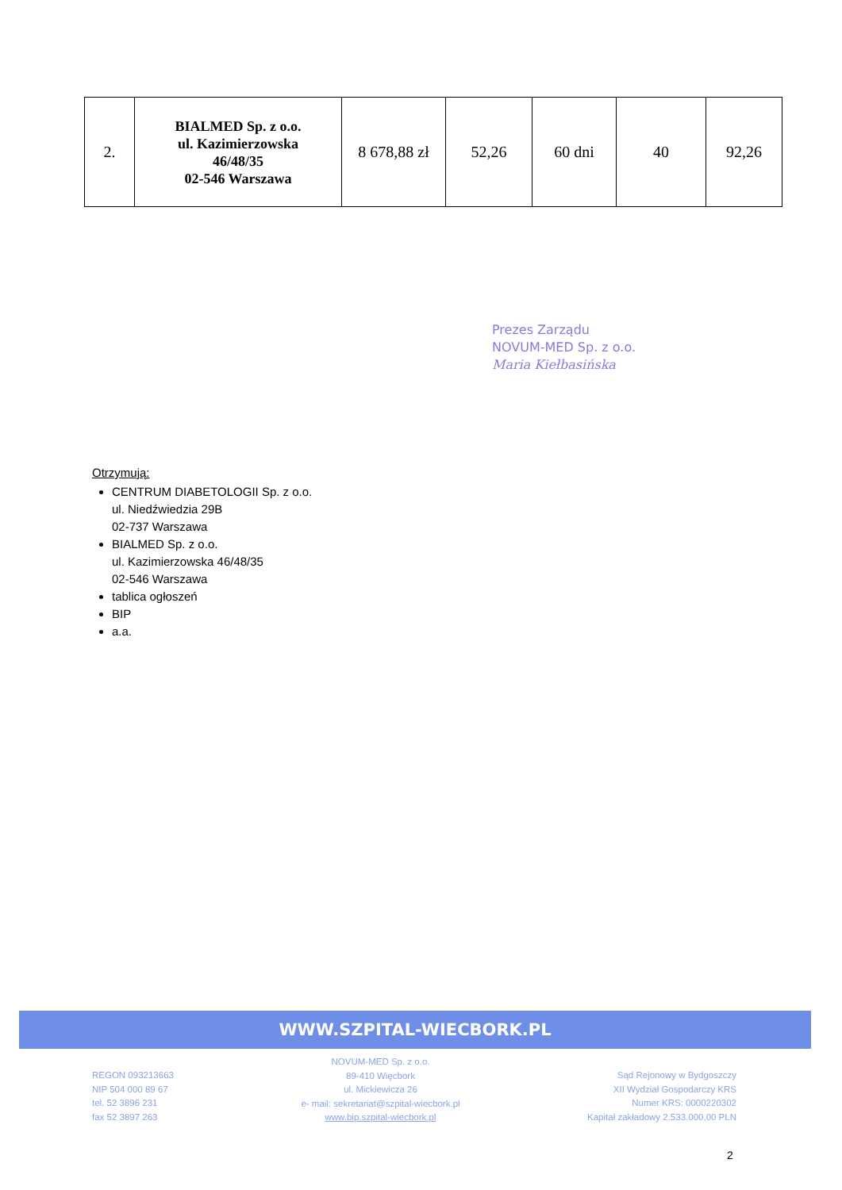| 2. | BIALMED Sp. z o.o. ul. Kazimierzowska 46/48/35 02-546 Warszawa | 8 678,88 zł | 52,26 | 60 dni | 40 | 92,26 |
Prezes Zarządu
NOVUM-MED Sp. z o.o.
Maria Kiełbasińska
Otrzymują:
CENTRUM DIABETOLOGII Sp. z o.o.
ul. Niedźwiedzia 29B
02-737 Warszawa
BIALMED Sp. z o.o.
ul. Kazimierzowska 46/48/35
02-546 Warszawa
tablica ogłoszeń
BIP
a.a.
WWW.SZPITAL-WIECBORK.PL
REGON 093213663
NIP 504 000 89 67
tel. 52 3896 231
fax 52 3897 263
NOVUM-MED Sp. z o.o.
89-410 Więcbork
ul. Mickiewicza 26
e- mail: sekretariat@szpital-wiecbork.pl
www.bip.szpital-wiecbork.pl
Sąd Rejonowy w Bydgoszczy
XII Wydział Gospodarczy KRS
Numer KRS: 0000220302
Kapitał zakładowy 2.533.000,00 PLN
2